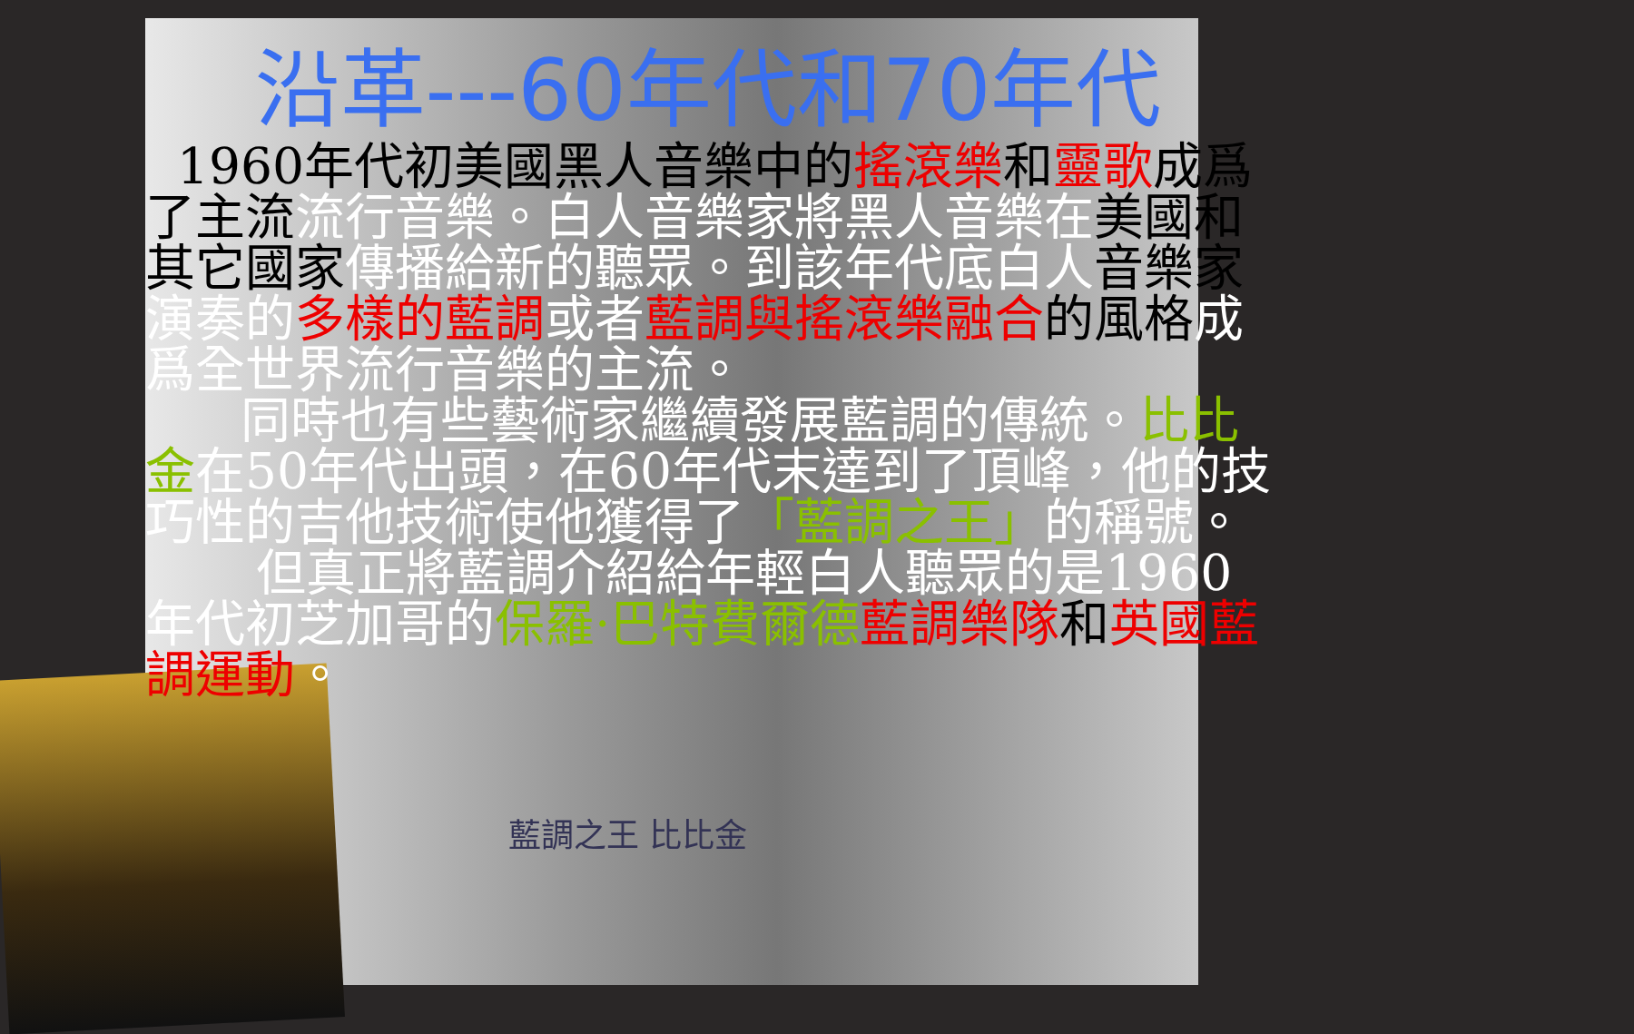沿革---60年代和70年代
1960年代初美國黑人音樂中的搖滾樂和靈歌成爲了主流流行音樂。白人音樂家將黑人音樂在美國和其它國家傳播給新的聽眾。到該年代底白人音樂家演奏的 多樣的藍調 或者 藍調與搖滾樂融合的風格成爲全世界流行音樂的主流。
同時也有些藝術家繼續發展藍調的傳統。比比金在50年代出頭，在60年代末達到了頂峰，他的技巧性的吉他技術使他獲得了「藍調之王」的稱號。
但真正將藍調介紹給年輕白人聽眾的是1960年代初芝加哥的保羅·巴特費爾德 藍調樂隊 和英國藍調運動。
藍調之王 比比金